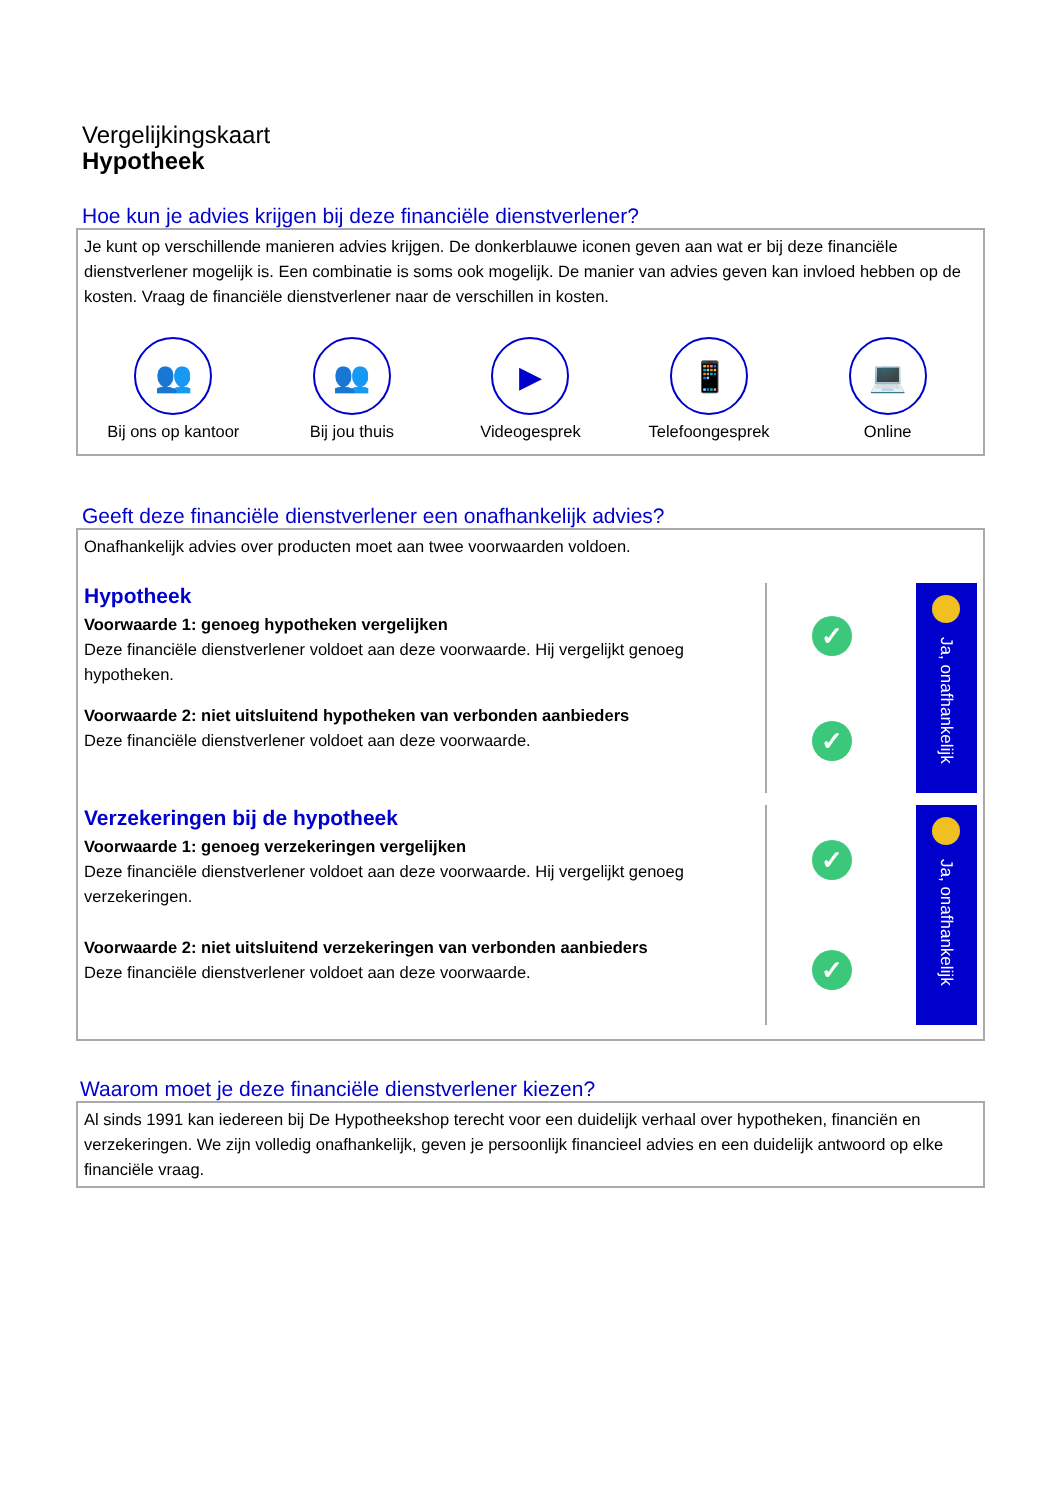Vergelijkingskaart
Hypotheek
Hoe kun je advies krijgen bij deze financiële dienstverlener?
Je kunt op verschillende manieren advies krijgen. De donkerblauwe iconen geven aan wat er bij deze financiële dienstverlener mogelijk is. Een combinatie is soms ook mogelijk. De manier van advies geven kan invloed hebben op de kosten. Vraag de financiële dienstverlener naar de verschillen in kosten.
👥
Bij ons op kantoor
👥
Bij jou thuis
▶
Videogesprek
📱
Telefoongesprek
💻
Online
Geeft deze financiële dienstverlener een onafhankelijk advies?
Onafhankelijk advies over producten moet aan twee voorwaarden voldoen.
Hypotheek
Voorwaarde 1: genoeg hypotheken vergelijken
Deze financiële dienstverlener voldoet aan deze voorwaarde. Hij vergelijkt genoeg hypotheken.
Voorwaarde 2: niet uitsluitend hypotheken van verbonden aanbieders
Deze financiële dienstverlener voldoet aan deze voorwaarde.
✓
✓
Ja, onafhankelijk
Verzekeringen bij de hypotheek
Voorwaarde 1: genoeg verzekeringen vergelijken
Deze financiële dienstverlener voldoet aan deze voorwaarde. Hij vergelijkt genoeg verzekeringen.
Voorwaarde 2: niet uitsluitend verzekeringen van verbonden aanbieders
Deze financiële dienstverlener voldoet aan deze voorwaarde.
✓
✓
Ja, onafhankelijk
Waarom moet je deze financiële dienstverlener kiezen?
Al sinds 1991 kan iedereen bij De Hypotheekshop terecht voor een duidelijk verhaal over hypotheken, financiën en verzekeringen. We zijn volledig onafhankelijk, geven je persoonlijk financieel advies en een duidelijk antwoord op elke financiële vraag.